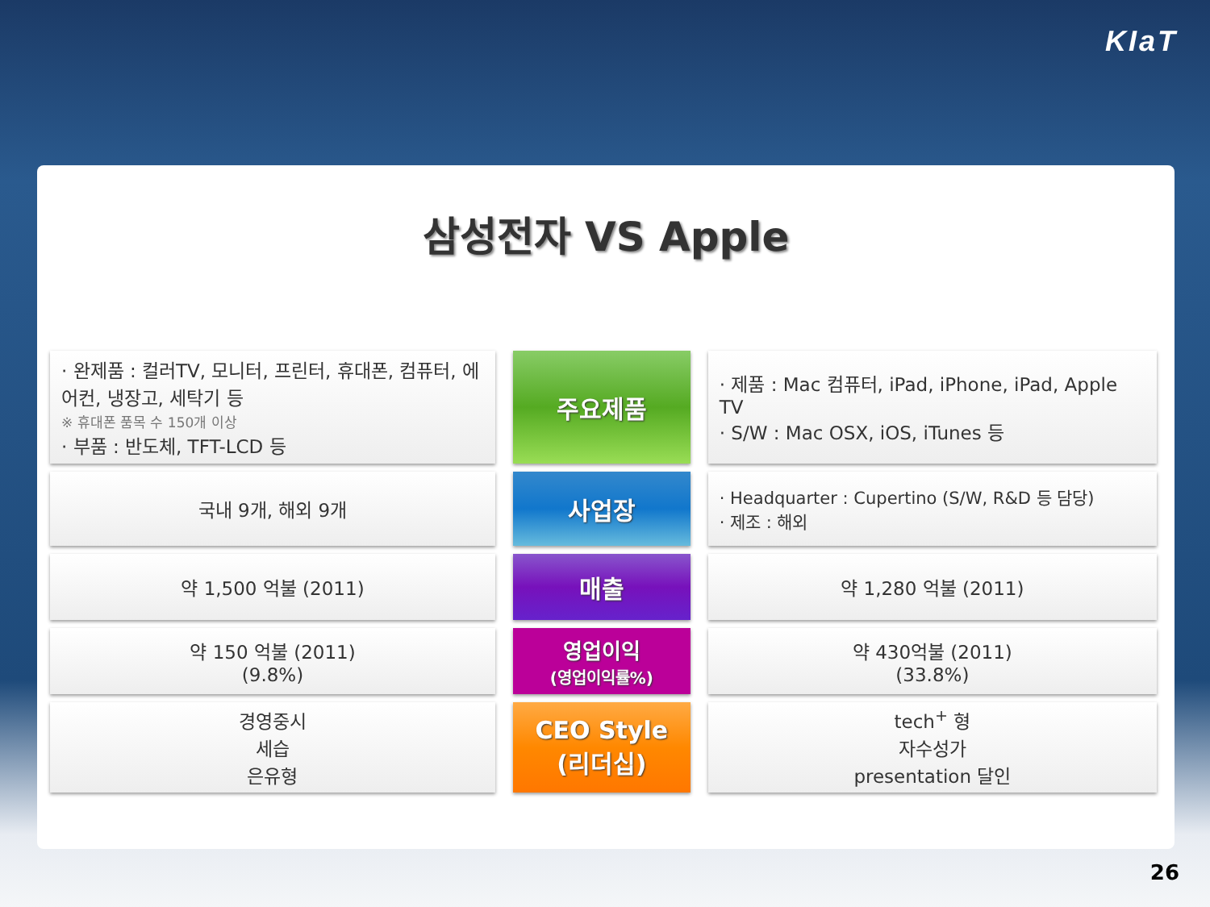KIaT
삼성전자 VS Apple
| · 완제품 : 컬러TV, 모니터, 프린터, 휴대폰, 컴퓨터, 에어컨, 냉장고, 세탁기 등 ※ 휴대폰 품목 수 150개 이상 · 부품 : 반도체, TFT-LCD 등 | 주요제품 | · 제품 : Mac 컴퓨터, iPad, iPhone, iPad, Apple TV · S/W : Mac OSX, iOS, iTunes 등 |
| 국내 9개, 해외 9개 | 사업장 | · Headquarter : Cupertino (S/W, R&D 등 담당) · 제조 : 해외 |
| 약 1,500 억불 (2011) | 매출 | 약 1,280 억불 (2011) |
| 약 150 억불 (2011) (9.8%) | 영업이익 (영업이익률%) | 약 430억불 (2011) (33.8%) |
| 경영중시 세습 은유형 | CEO Style (리더십) | tech<sup>+</sup> 형 자수성가 presentation 달인 |
26